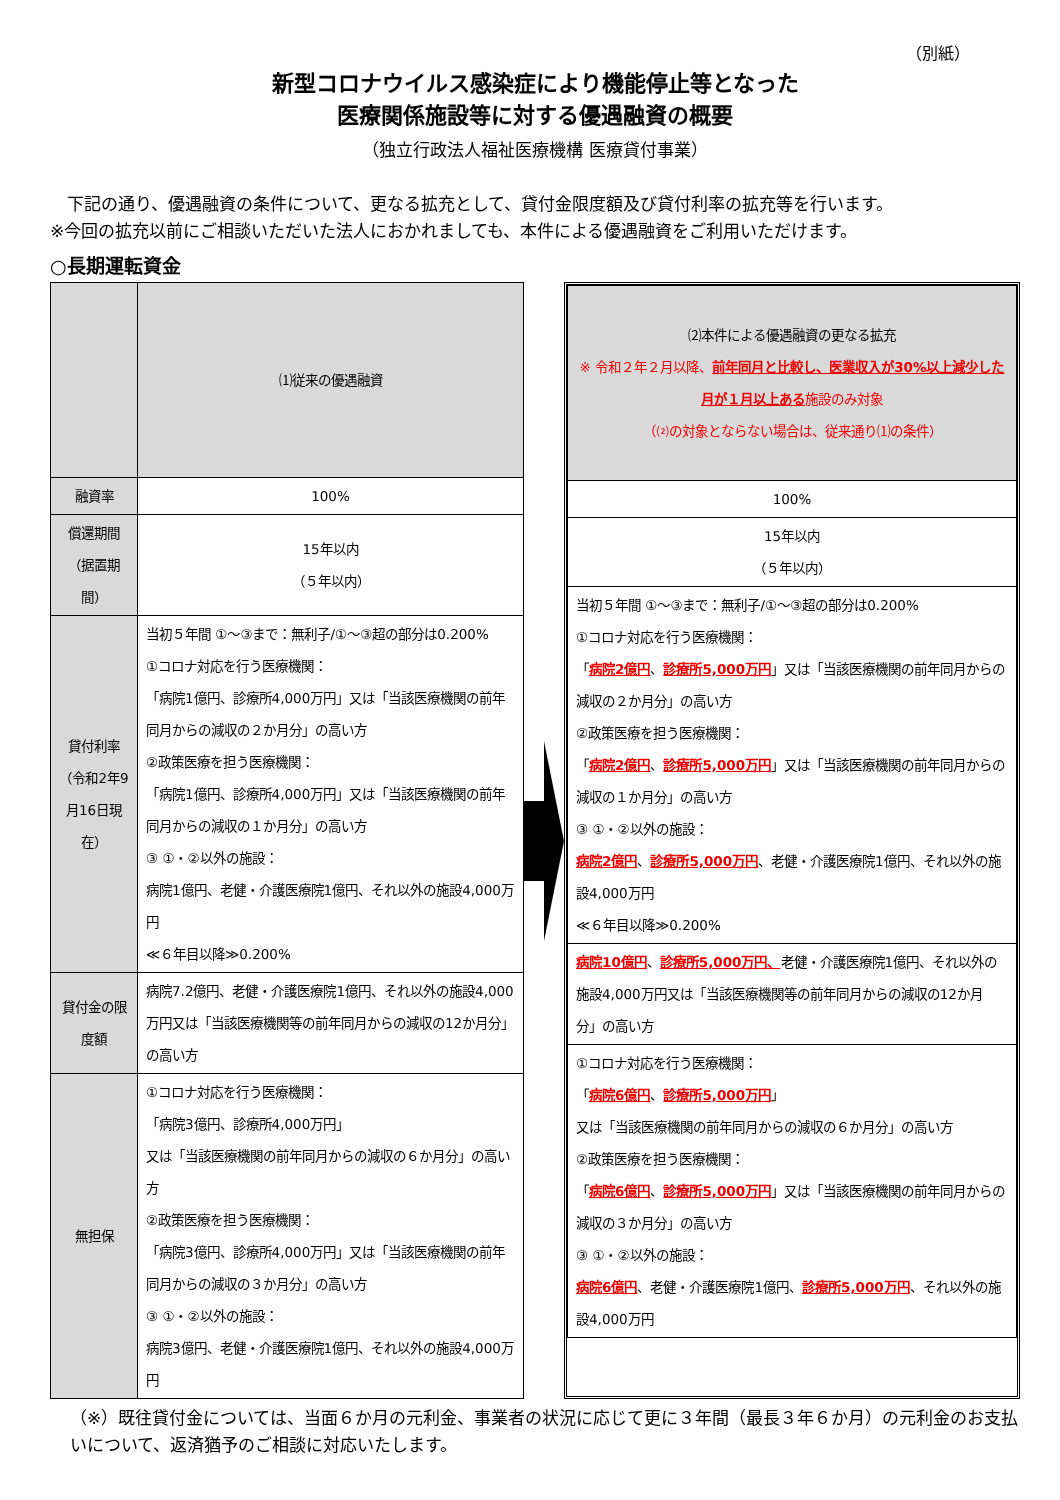（別紙）
新型コロナウイルス感染症により機能停止等となった
医療関係施設等に対する優遇融資の概要
（独立行政法人福祉医療機構 医療貸付事業）
　下記の通り、優遇融資の条件について、更なる拡充として、貸付金限度額及び貸付利率の拡充等を行います。
※今回の拡充以前にご相談いただいた法人におかれましても、本件による優遇融資をご利用いただけます。
○長期運転資金
| | ⑴従来の優遇融資 |
| --- | --- |
| 融資率 | 100% |
| 償還期間 （据置期間） | 15年以内 （５年以内） |
| 貸付利率 （令和2年9月16日現在） | 当初５年間 ①～③まで：無利子/①～③超の部分は0.200% ①コロナ対応を行う医療機関： 「病院1億円、診療所4,000万円」又は「当該医療機関の前年同月からの減収の２か月分」の高い方 ②政策医療を担う医療機関： 「病院1億円、診療所4,000万円」又は「当該医療機関の前年同月からの減収の１か月分」の高い方 ③ ①・②以外の施設： 病院1億円、老健・介護医療院1億円、それ以外の施設4,000万円 ≪６年目以降≫0.200% |
| 貸付金の限度額 | 病院7.2億円、老健・介護医療院1億円、それ以外の施設4,000万円又は「当該医療機関等の前年同月からの減収の12か月分」の高い方 |
| 無担保 | ①コロナ対応を行う医療機関： 「病院3億円、診療所4,000万円」 又は「当該医療機関の前年同月からの減収の６か月分」の高い方 ②政策医療を担う医療機関： 「病院3億円、診療所4,000万円」又は「当該医療機関の前年同月からの減収の３か月分」の高い方 ③ ①・②以外の施設： 病院3億円、老健・介護医療院1億円、それ以外の施設4,000万円 |
| ⑵本件による優遇融資の更なる拡充 ※ 令和２年２月以降、 前年同月と比較し、医業収入が30%以上減少した月が１月以上ある 施設のみ対象 （⑵の対象とならない場合は、従来通り⑴の条件） |
| --- |
| 100% |
| 15年以内 （５年以内） |
| 当初５年間 ①～③まで：無利子/①～③超の部分は0.200% ①コロナ対応を行う医療機関： 「 病院2億円 、 診療所5,000万円 」又は「当該医療機関の前年同月からの減収の２か月分」の高い方 ②政策医療を担う医療機関： 「 病院2億円 、 診療所5,000万円 」又は「当該医療機関の前年同月からの減収の１か月分」の高い方 ③ ①・②以外の施設： 病院2億円 、 診療所5,000万円 、老健・介護医療院1億円、それ以外の施設4,000万円 ≪６年目以降≫0.200% |
| 病院10億円 、 診療所5,000万円、 老健・介護医療院1億円、それ以外の施設4,000万円又は「当該医療機関等の前年同月からの減収の12か月分」の高い方 |
| ①コロナ対応を行う医療機関： 「 病院6億円 、 診療所5,000万円 」 又は「当該医療機関の前年同月からの減収の６か月分」の高い方 ②政策医療を担う医療機関： 「 病院6億円 、 診療所5,000万円 」又は「当該医療機関の前年同月からの減収の３か月分」の高い方 ③ ①・②以外の施設： 病院6億円 、老健・介護医療院1億円、 診療所5,000万円 、それ以外の施設4,000万円 |
（※）既往貸付金については、当面６か月の元利金、事業者の状況に応じて更に３年間（最長３年６か月）の元利金のお支払いについて、返済猶予のご相談に対応いたします。